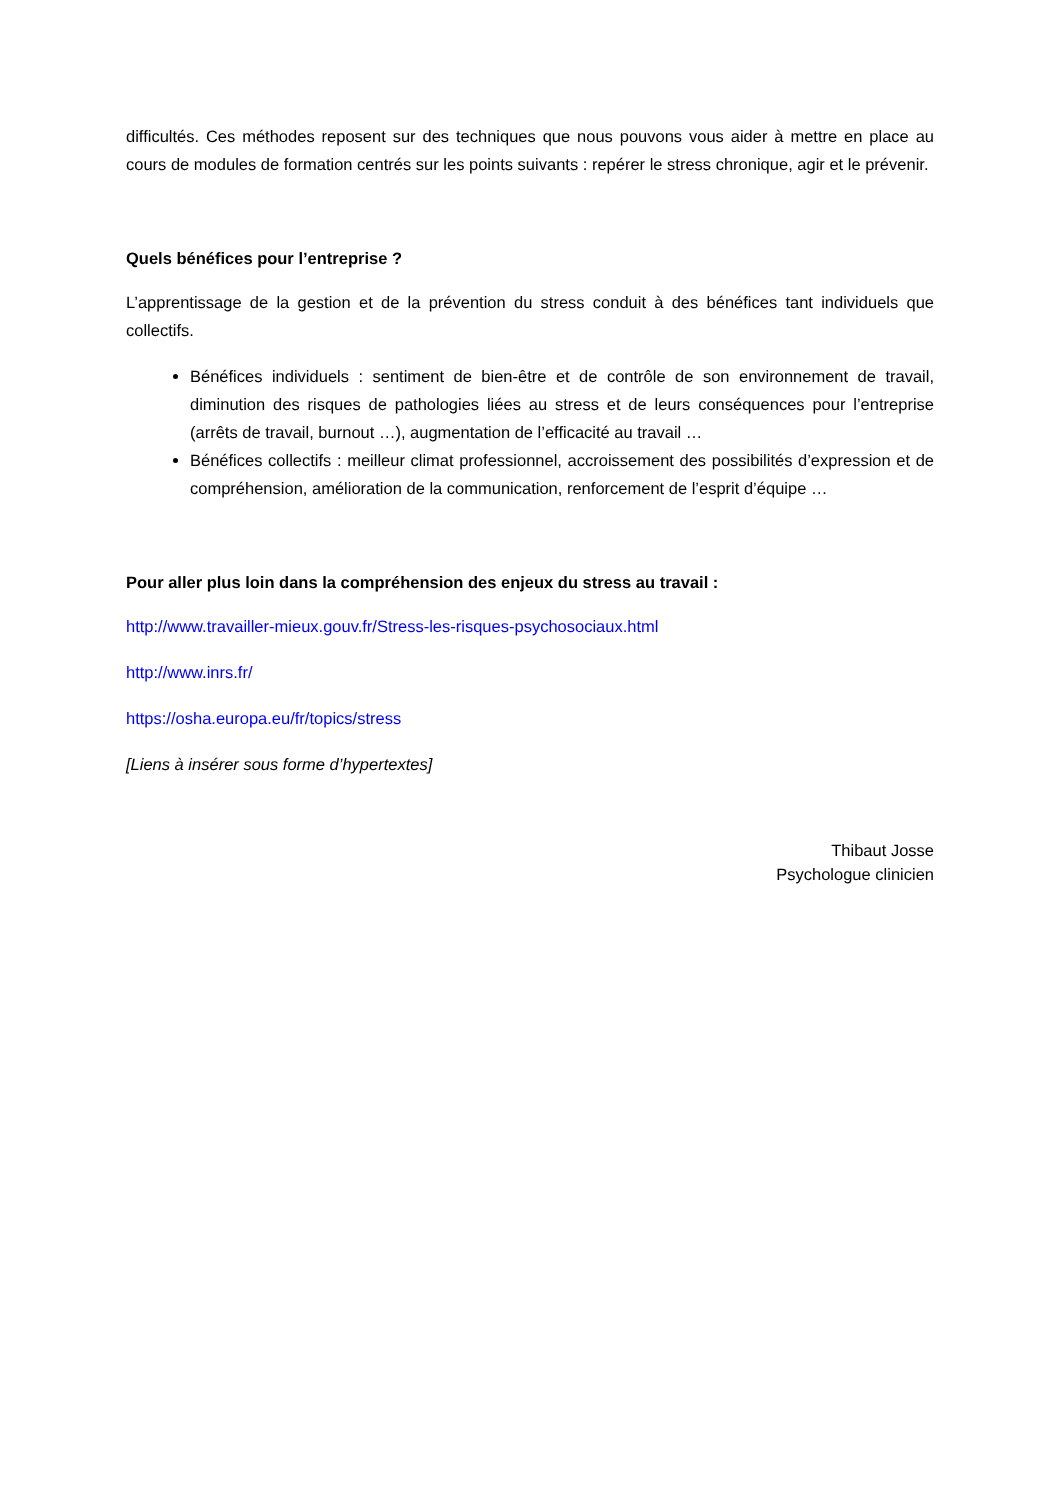difficultés. Ces méthodes reposent sur des techniques que nous pouvons vous aider à mettre en place au cours de modules de formation centrés sur les points suivants : repérer le stress chronique, agir et le prévenir.
Quels bénéfices pour l’entreprise ?
L’apprentissage de la gestion et de la prévention du stress conduit à des bénéfices tant individuels que collectifs.
Bénéfices individuels : sentiment de bien-être et de contrôle de son environnement de travail, diminution des risques de pathologies liées au stress et de leurs conséquences pour l’entreprise (arrêts de travail, burnout …), augmentation de l’efficacité au travail …
Bénéfices collectifs : meilleur climat professionnel, accroissement des possibilités d’expression et de compréhension, amélioration de la communication, renforcement de l’esprit d’équipe …
Pour aller plus loin dans la compréhension des enjeux du stress au travail :
http://www.travailler-mieux.gouv.fr/Stress-les-risques-psychosociaux.html
http://www.inrs.fr/
https://osha.europa.eu/fr/topics/stress
[Liens à insérer sous forme d’hypertextes]
Thibaut Josse
Psychologue clinicien